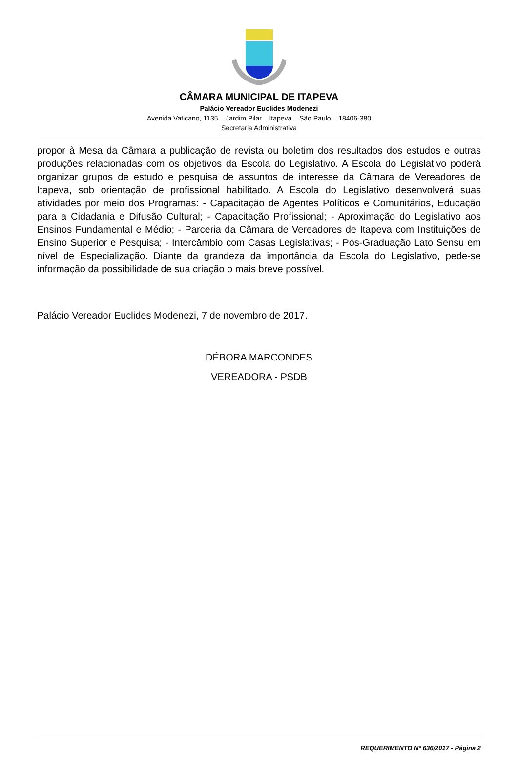CÂMARA MUNICIPAL DE ITAPEVA
Palácio Vereador Euclides Modenezi
Avenida Vaticano, 1135 – Jardim Pilar – Itapeva – São Paulo – 18406-380
Secretaria Administrativa
propor à Mesa da Câmara a publicação de revista ou boletim dos resultados dos estudos e outras produções relacionadas com os objetivos da Escola do Legislativo. A Escola do Legislativo poderá organizar grupos de estudo e pesquisa de assuntos de interesse da Câmara de Vereadores de Itapeva, sob orientação de profissional habilitado. A Escola do Legislativo desenvolverá suas atividades por meio dos Programas: - Capacitação de Agentes Políticos e Comunitários, Educação para a Cidadania e Difusão Cultural; - Capacitação Profissional; - Aproximação do Legislativo aos Ensinos Fundamental e Médio; - Parceria da Câmara de Vereadores de Itapeva com Instituições de Ensino Superior e Pesquisa; - Intercâmbio com Casas Legislativas; - Pós-Graduação Lato Sensu em nível de Especialização. Diante da grandeza da importância da Escola do Legislativo, pede-se informação da possibilidade de sua criação o mais breve possível.
Palácio Vereador Euclides Modenezi, 7 de novembro de 2017.
DÉBORA MARCONDES
VEREADORA - PSDB
REQUERIMENTO Nº 636/2017 - Página 2